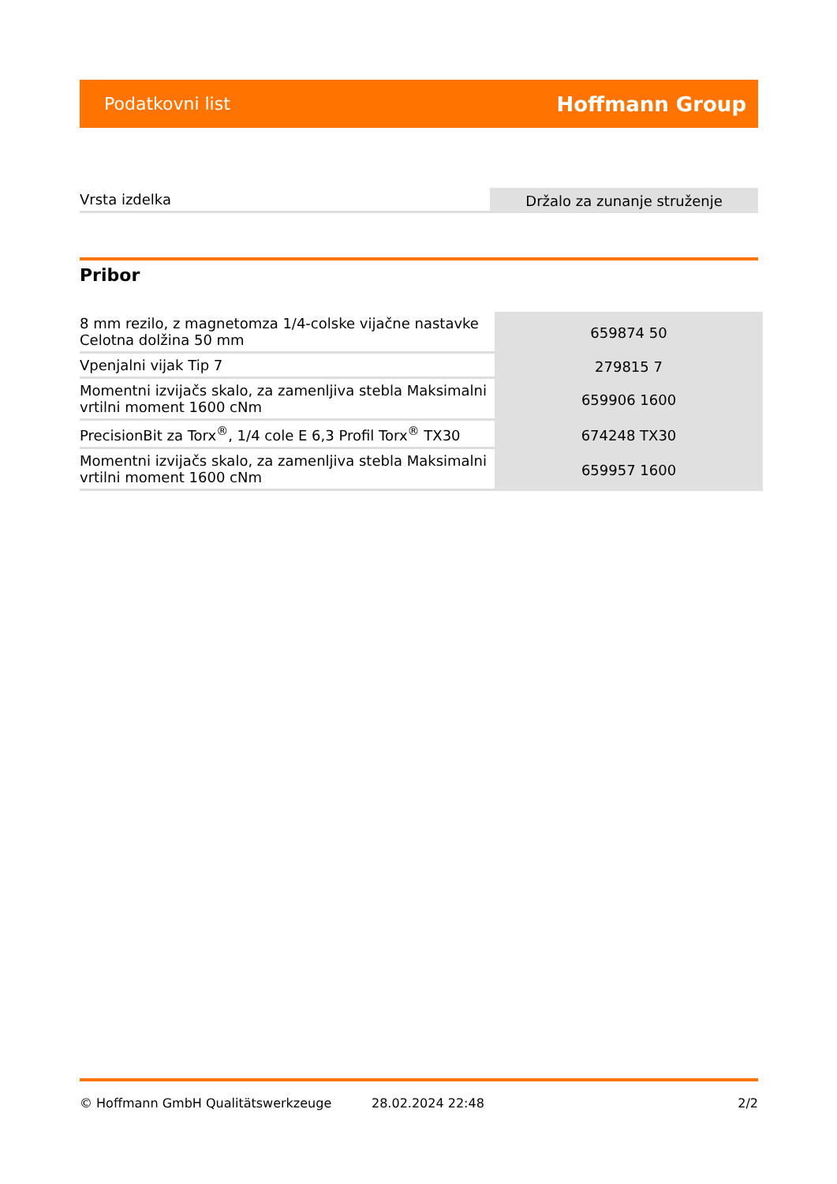Podatkovni list Hoffmann Group
| Vrsta izdelka | Držalo za zunanje struženje |
Pribor
| 8 mm rezilo, z magnetomza 1/4-colske vijačne nastavke Celotna dolžina 50 mm | 659874 50 |
| Vpenjalni vijak Tip 7 | 279815 7 |
| Momentni izvijačs skalo, za zamenljiva stebla Maksimalni vrtilni moment 1600 cNm | 659906 1600 |
| PrecisionBit za Torx<sup>®</sup>, 1/4 cole E 6,3 Profil Torx<sup>®</sup> TX30 | 674248 TX30 |
| Momentni izvijačs skalo, za zamenljiva stebla Maksimalni vrtilni moment 1600 cNm | 659957 1600 |
© Hoffmann GmbH Qualitätswerkzeuge 28.02.2024 22:48 2/2